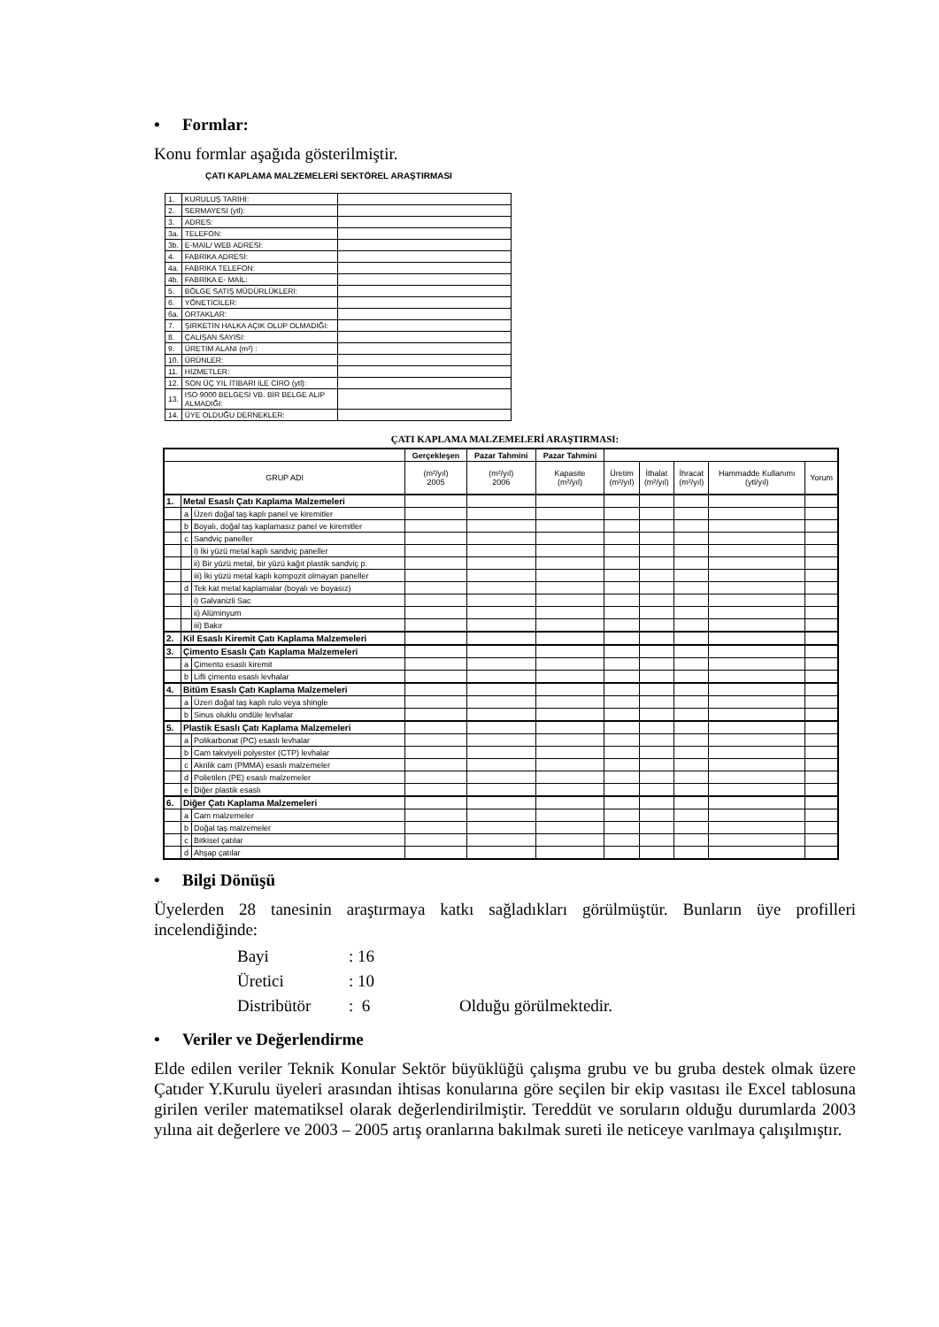• Formlar:
Konu formlar aşağıda gösterilmiştir.
ÇATI KAPLAMA MALZEMELERİ SEKTÖREL ARAŞTIRMASI
| 1. | KURULUŞ TARİHİ: | |
| 2. | SERMAYESİ (ytl): | |
| 3. | ADRES: | |
| 3a. | TELEFON: | |
| 3b. | E-MAİL/ WEB ADRESİ: | |
| 4. | FABRİKA ADRESİ: | |
| 4a. | FABRİKA TELEFON: | |
| 4b. | FABRİKA E- MAİL: | |
| 5. | BÖLGE SATIŞ MÜDÜRLÜKLERİ: | |
| 6. | YÖNETİCİLER: | |
| 6a. | ORTAKLAR: | |
| 7. | ŞİRKETİN HALKA AÇIK OLUP OLMADIĞI: | |
| 8. | ÇALIŞAN SAYISI: | |
| 9. | ÜRETİM ALANI (m²) : | |
| 10. | ÜRÜNLER: | |
| 11. | HİZMETLER: | |
| 12. | SON ÜÇ YIL İTİBARI İLE CİRO (ytl): | |
| 13. | ISO 9000 BELGESİ VB. BİR BELGE ALIP ALMADIĞI: | |
| 14. | ÜYE OLDUĞU DERNEKLER: | |
ÇATI KAPLAMA MALZEMELERİ ARAŞTIRMASI:
| | | | Gerçekleşen | Pazar Tahmini | Pazar Tahmini | | | | | |
| --- | --- | --- | --- | --- | --- | --- | --- | --- | --- | --- |
| GRUP ADI | | | (m²/yıl) 2005 | (m²/yıl) 2006 | Kapasite (m²/yıl) | Üretim (m²/yıl) | İthalat (m²/yıl) | İhracat (m²/yıl) | Hammadde Kullanımı (ytl/yıl) | Yorum |
| 1. | Metal Esaslı Çatı Kaplama Malzemeleri | | | | | | | | | |
| | a | Üzeri doğal taş kaplı panel ve kiremitler | | | | | | | | |
| | b | Boyalı, doğal taş kaplamasız panel ve kiremitler | | | | | | | | |
| | c | Sandviç paneller | | | | | | | | |
| | | i) İki yüzü metal kaplı sandviç paneller | | | | | | | | |
| | | ii) Bir yüzü metal, bir yüzü kağıt plastik sandviç p. | | | | | | | | |
| | | iii) İki yüzü metal kaplı kompozit olmayan paneller | | | | | | | | |
| | d | Tek kat metal kaplamalar (boyalı ve boyasız) | | | | | | | | |
| | | i) Galvanizli Sac | | | | | | | | |
| | | ii) Alüminyum | | | | | | | | |
| | | iii) Bakır | | | | | | | | |
| 2. | Kil Esaslı Kiremit Çatı Kaplama Malzemeleri | | | | | | | | | |
| 3. | Çimento Esaslı Çatı Kaplama Malzemeleri | | | | | | | | | |
| | a | Çimento esaslı kiremit | | | | | | | | |
| | b | Lifli çimento esaslı levhalar | | | | | | | | |
| 4. | Bitüm Esaslı Çatı Kaplama Malzemeleri | | | | | | | | | |
| | a | Üzeri doğal taş kaplı rulo veya shingle | | | | | | | | |
| | b | Sinus oluklu ondüle levhalar | | | | | | | | |
| 5. | Plastik Esaslı Çatı Kaplama Malzemeleri | | | | | | | | | |
| | a | Polikarbonat (PC) esaslı levhalar | | | | | | | | |
| | b | Cam takviyeli polyester (CTP) levhalar | | | | | | | | |
| | c | Akrilik cam (PMMA) esaslı malzemeler | | | | | | | | |
| | d | Polietilen (PE) esaslı malzemeler | | | | | | | | |
| | e | Diğer plastik esaslı | | | | | | | | |
| 6. | Diğer Çatı Kaplama Malzemeleri | | | | | | | | | |
| | a | Cam malzemeler | | | | | | | | |
| | b | Doğal taş malzemeler | | | | | | | | |
| | c | Bitkisel çatılar | | | | | | | | |
| | d | Ahşap çatılar | | | | | | | | |
• Bilgi Dönüşü
Üyelerden 28 tanesinin araştırmaya katkı sağladıkları görülmüştür. Bunların üye profilleri incelendiğinde:
Bayi: 16
Üretici: 10
Distribütör: 6 Olduğu görülmektedir.
• Veriler ve Değerlendirme
Elde edilen veriler Teknik Konular Sektör büyüklüğü çalışma grubu ve bu gruba destek olmak üzere Çatıder Y.Kurulu üyeleri arasından ihtisas konularına göre seçilen bir ekip vasıtası ile Excel tablosuna girilen veriler matematiksel olarak değerlendirilmiştir. Tereddüt ve soruların olduğu durumlarda 2003 yılına ait değerlere ve 2003 – 2005 artış oranlarına bakılmak sureti ile neticeye varılmaya çalışılmıştır.